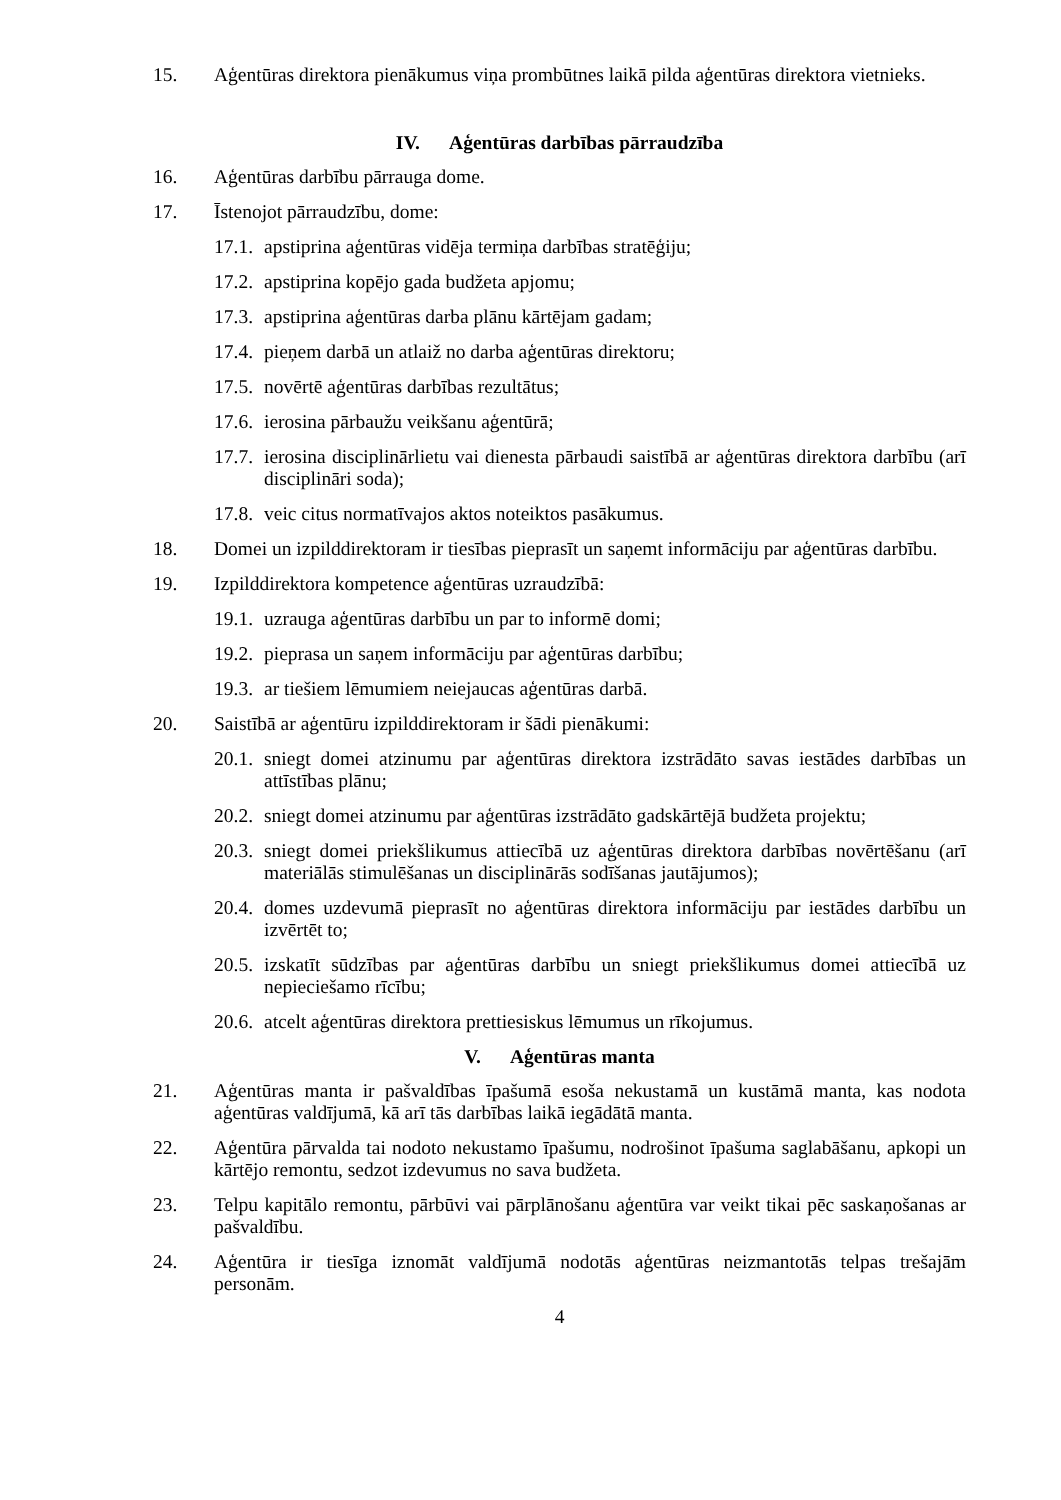15. Aģentūras direktora pienākumus viņa prombūtnes laikā pilda aģentūras direktora vietnieks.
IV. Aģentūras darbības pārraudzība
16. Aģentūras darbību pārrauga dome.
17. Īstenojot pārraudzību, dome:
17.1. apstiprina aģentūras vidēja termiņa darbības stratēģiju;
17.2. apstiprina kopējo gada budžeta apjomu;
17.3. apstiprina aģentūras darba plānu kārtējam gadam;
17.4. pieņem darbā un atlaiž no darba aģentūras direktoru;
17.5. novērtē aģentūras darbības rezultātus;
17.6. ierosina pārbaužu veikšanu aģentūrā;
17.7. ierosina disciplinārlietu vai dienesta pārbaudi saistībā ar aģentūras direktora darbību (arī disciplināri soda);
17.8. veic citus normatīvajos aktos noteiktos pasākumus.
18. Domei un izpilddirektoram ir tiesības pieprasīt un saņemt informāciju par aģentūras darbību.
19. Izpilddirektora kompetence aģentūras uzraudzībā:
19.1. uzrauga aģentūras darbību un par to informē domi;
19.2. pieprasa un saņem informāciju par aģentūras darbību;
19.3. ar tiešiem lēmumiem neiejaucas aģentūras darbā.
20. Saistībā ar aģentūru izpilddirektoram ir šādi pienākumi:
20.1. sniegt domei atzinumu par aģentūras direktora izstrādāto savas iestādes darbības un attīstības plānu;
20.2. sniegt domei atzinumu par aģentūras izstrādāto gadskārtējā budžeta projektu;
20.3. sniegt domei priekšlikumus attiecībā uz aģentūras direktora darbības novērtēšanu (arī materiālās stimulēšanas un disciplinārās sodīšanas jautājumos);
20.4. domes uzdevumā pieprasīt no aģentūras direktora informāciju par iestādes darbību un izvērtēt to;
20.5. izskatīt sūdzības par aģentūras darbību un sniegt priekšlikumus domei attiecībā uz nepieciešamo rīcību;
20.6. atcelt aģentūras direktora prettiesiskus lēmumus un rīkojumus.
V. Aģentūras manta
21. Aģentūras manta ir pašvaldības īpašumā esoša nekustamā un kustāmā manta, kas nodota aģentūras valdījumā, kā arī tās darbības laikā iegādātā manta.
22. Aģentūra pārvalda tai nodoto nekustamo īpašumu, nodrošinot īpašuma saglabāšanu, apkopi un kārtējo remontu, sedzot izdevumus no sava budžeta.
23. Telpu kapitālo remontu, pārbūvi vai pārplānošanu aģentūra var veikt tikai pēc saskaņošanas ar pašvaldību.
24. Aģentūra ir tiesīga iznomāt valdījumā nodotās aģentūras neizmantotās telpas trešajām personām.
4